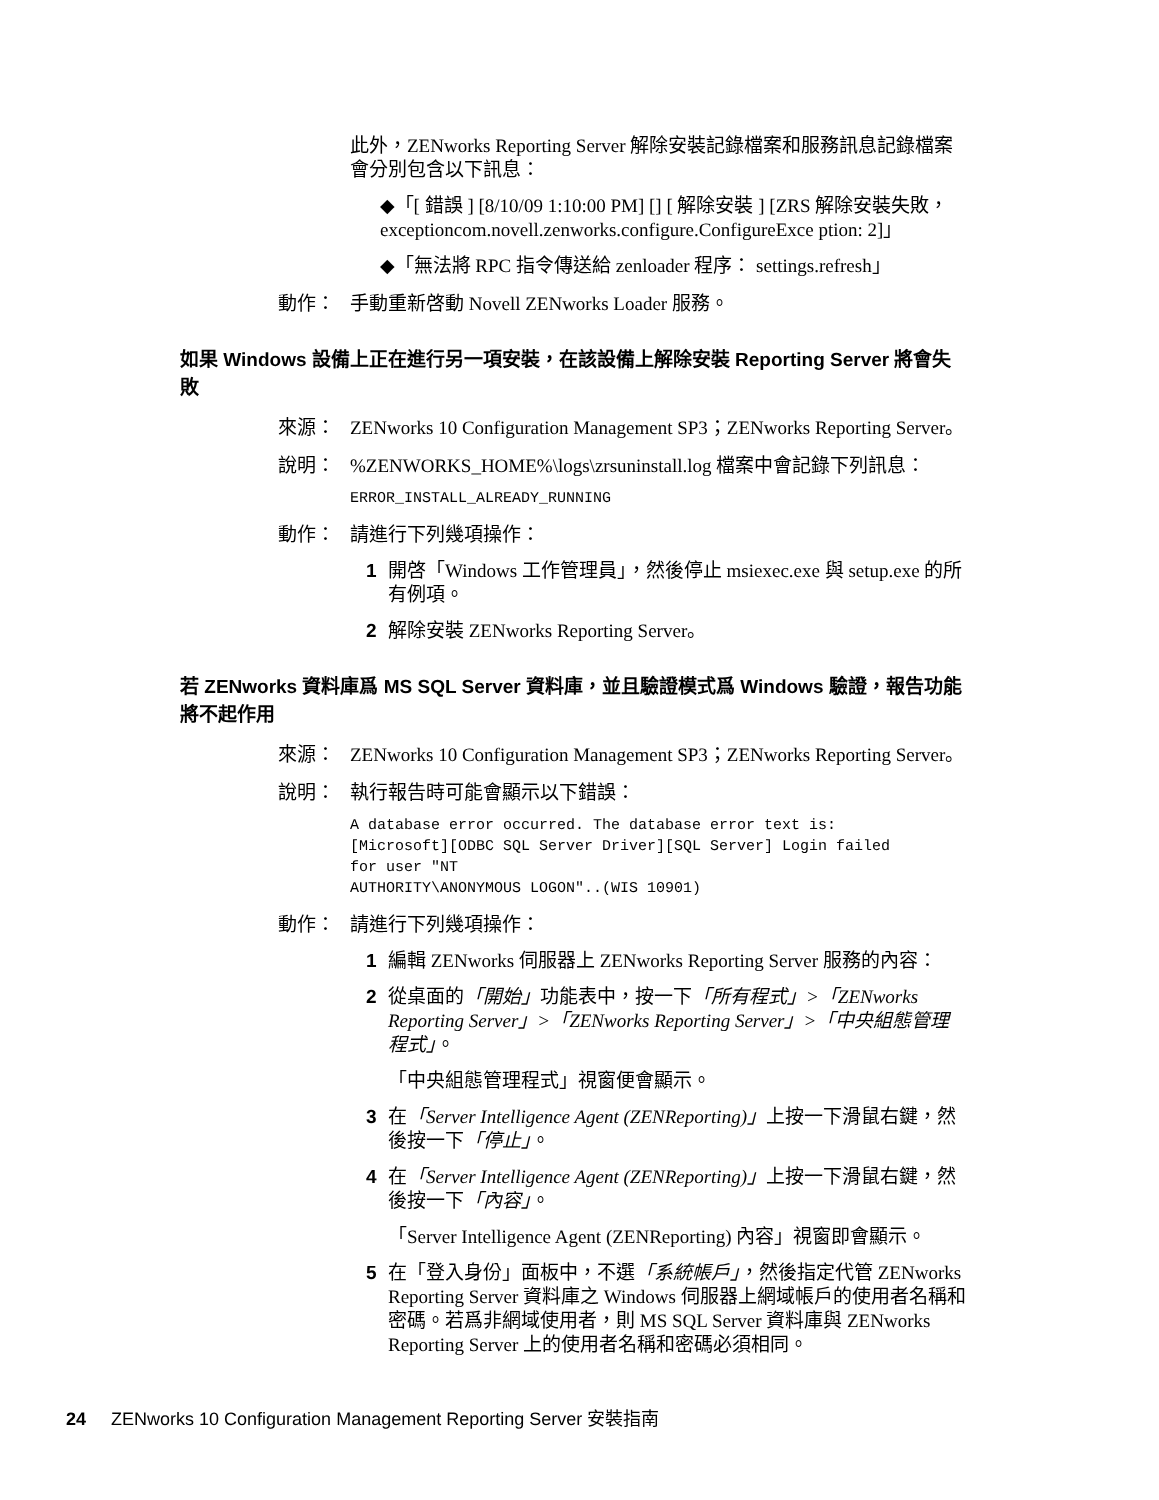此外，ZENworks Reporting Server 解除安裝記錄檔案和服務訊息記錄檔案會分別包含以下訊息：
◆「[ 錯誤 ] [8/10/09 1:10:00 PM] [] [ 解除安裝 ] [ZRS 解除安裝失敗，exceptioncom.novell.zenworks.configure.ConfigureExce ption: 2]」
◆「無法將 RPC 指令傳送給 zenloader 程序： settings.refresh」
動作： 手動重新啓動 Novell ZENworks Loader 服務。
如果 Windows 設備上正在進行另一項安裝，在該設備上解除安裝 Reporting Server 將會失敗
來源： ZENworks 10 Configuration Management SP3；ZENworks Reporting Server。
說明：%ZENWORKS_HOME%\logs\zrsuninstall.log 檔案中會記錄下列訊息：
ERROR_INSTALL_ALREADY_RUNNING
動作： 請進行下列幾項操作：
1 開啓「Windows 工作管理員」，然後停止 msiexec.exe 與 setup.exe 的所有例項。
2 解除安裝 ZENworks Reporting Server。
若 ZENworks 資料庫爲 MS SQL Server 資料庫，並且驗證模式爲 Windows 驗證，報告功能將不起作用
來源： ZENworks 10 Configuration Management SP3；ZENworks Reporting Server。
說明： 執行報告時可能會顯示以下錯誤：
A database error occurred. The database error text is:
[Microsoft][ODBC SQL Server Driver][SQL Server] Login failed
for user "NT
AUTHORITY\ANONYMOUS LOGON"..(WIS 10901)
動作： 請進行下列幾項操作：
1 編輯 ZENworks 伺服器上 ZENworks Reporting Server 服務的內容：
2 從桌面的「開始」功能表中，按一下「所有程式」>「ZENworks Reporting Server」>「ZENworks Reporting Server」>「中央組態管理程式」。
「中央組態管理程式」視窗便會顯示。
3 在「Server Intelligence Agent (ZENReporting)」上按一下滑鼠右鍵，然後按一下「停止」。
4 在「Server Intelligence Agent (ZENReporting)」上按一下滑鼠右鍵，然後按一下「內容」。
「Server Intelligence Agent (ZENReporting) 內容」視窗即會顯示。
5 在「登入身份」面板中，不選「系統帳戶」，然後指定代管 ZENworks Reporting Server 資料庫之 Windows 伺服器上網域帳戶的使用者名稱和密碼。若爲非網域使用者，則 MS SQL Server 資料庫與 ZENworks Reporting Server 上的使用者名稱和密碼必須相同。
24 ZENworks 10 Configuration Management Reporting Server 安裝指南